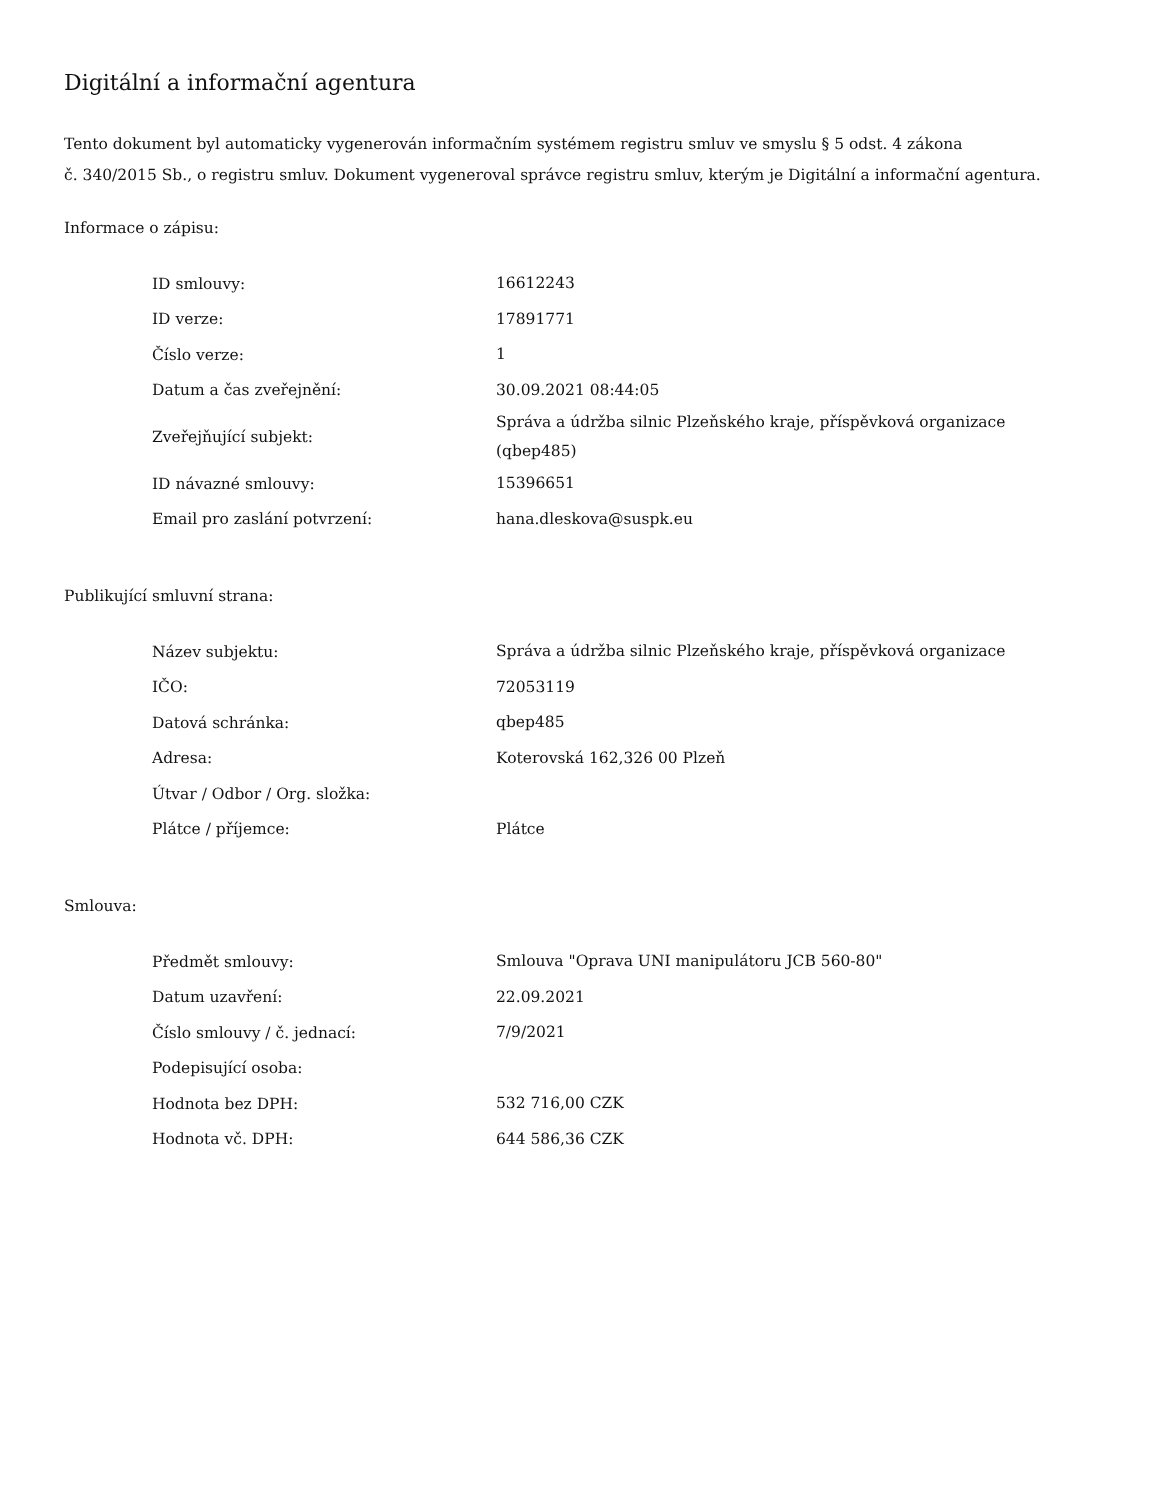Digitální a informační agentura
Tento dokument byl automaticky vygenerován informačním systémem registru smluv ve smyslu § 5 odst. 4 zákona
č. 340/2015 Sb., o registru smluv. Dokument vygeneroval správce registru smluv, kterým je Digitální a informační agentura.
Informace o zápisu:
| ID smlouvy: | 16612243 |
| ID verze: | 17891771 |
| Číslo verze: | 1 |
| Datum a čas zveřejnění: | 30.09.2021 08:44:05 |
| Zveřejňující subjekt: | Správa a údržba silnic Plzeňského kraje, příspěvková organizace (qbep485) |
| ID návazné smlouvy: | 15396651 |
| Email pro zaslání potvrzení: | hana.dleskova@suspk.eu |
Publikující smluvní strana:
| Název subjektu: | Správa a údržba silnic Plzeňského kraje, příspěvková organizace |
| IČO: | 72053119 |
| Datová schránka: | qbep485 |
| Adresa: | Koterovská 162,326 00 Plzeň |
| Útvar / Odbor / Org. složka: | |
| Plátce / příjemce: | Plátce |
Smlouva:
| Předmět smlouvy: | Smlouva "Oprava UNI manipulátoru JCB 560-80" |
| Datum uzavření: | 22.09.2021 |
| Číslo smlouvy / č. jednací: | 7/9/2021 |
| Podepisující osoba: | |
| Hodnota bez DPH: | 532 716,00 CZK |
| Hodnota vč. DPH: | 644 586,36 CZK |